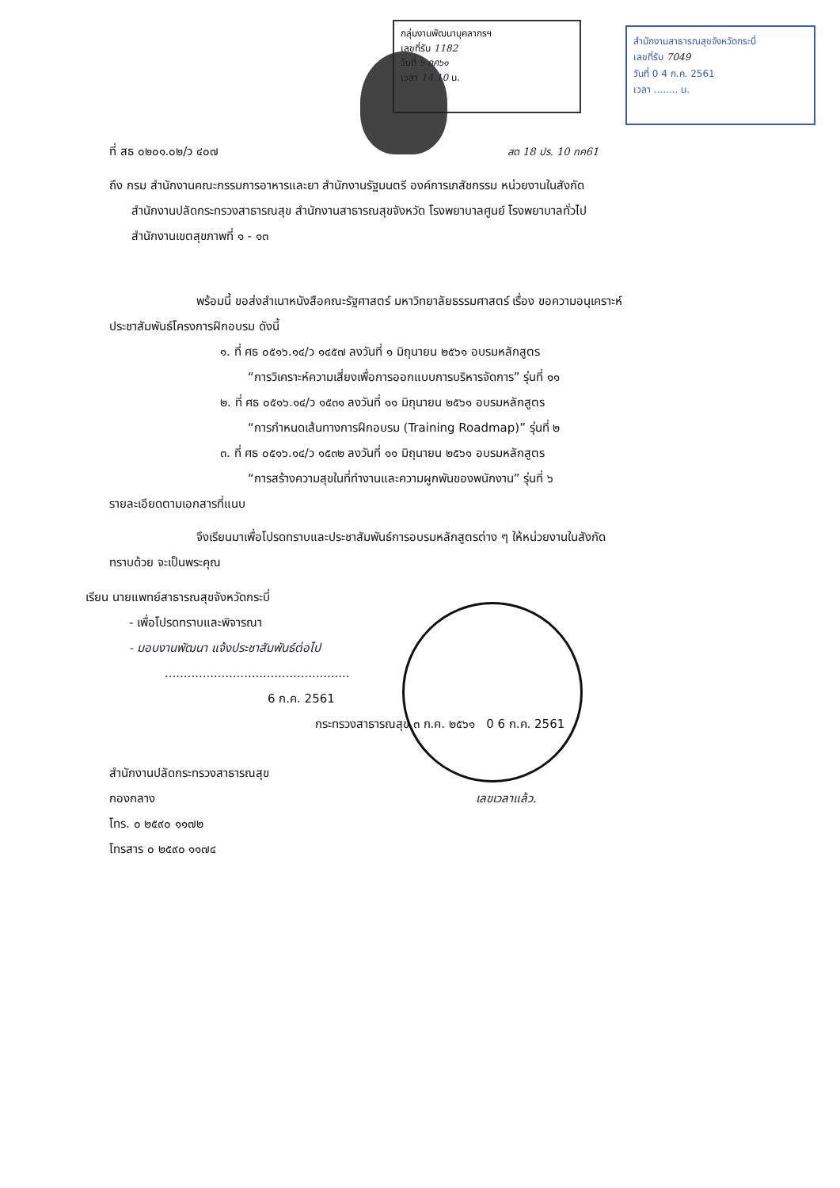กลุ่มงานพัฒนาบุคลากรฯ
เลขที่รับ 1182
วันที่ ๖ กค๖๑
เวลา 14.10 น.
สำนักงานสาธารณสุขจังหวัดกระบี่
เลขที่รับ 7049
วันที่ 0 4 ก.ค. 2561
เวลา ........ น.
ที่ สธ ๐๒๐๑.๐๒/ว ๔๐๗ สด 18 ปร. 10 กค61
ถึง กรม สำนักงานคณะกรรมการอาหารและยา สำนักงานรัฐมนตรี องค์การเภสัชกรรม หน่วยงานในสังกัด
สำนักงานปลัดกระทรวงสาธารณสุข สำนักงานสาธารณสุขจังหวัด โรงพยาบาลศูนย์ โรงพยาบาลทั่วไป
สำนักงานเขตสุขภาพที่ ๑ - ๑๓
พร้อมนี้ ขอส่งสำเนาหนังสือคณะรัฐศาสตร์ มหาวิทยาลัยธรรมศาสตร์ เรื่อง ขอความอนุเคราะห์
ประชาสัมพันธ์โครงการฝึกอบรม ดังนี้
๑. ที่ ศธ ๐๕๑๖.๑๔/ว ๑๔๕๗ ลงวันที่ ๑ มิถุนายน ๒๕๖๑ อบรมหลักสูตร
“การวิเคราะห์ความเสี่ยงเพื่อการออกแบบการบริหารจัดการ” รุ่นที่ ๑๑
๒. ที่ ศธ ๐๕๑๖.๑๔/ว ๑๕๓๑ ลงวันที่ ๑๑ มิถุนายน ๒๕๖๑ อบรมหลักสูตร
“การกำหนดเส้นทางการฝึกอบรม (Training Roadmap)” รุ่นที่ ๒
๓. ที่ ศธ ๐๕๑๖.๑๔/ว ๑๕๓๒ ลงวันที่ ๑๑ มิถุนายน ๒๕๖๑ อบรมหลักสูตร
“การสร้างความสุขในที่ทำงานและความผูกพันของพนักงาน” รุ่นที่ ๖
รายละเอียดตามเอกสารที่แนบ
จึงเรียนมาเพื่อโปรดทราบและประชาสัมพันธ์การอบรมหลักสูตรต่าง ๆ ให้หน่วยงานในสังกัด
ทราบด้วย จะเป็นพระคุณ
เรียน นายแพทย์สาธารณสุขจังหวัดกระบี่
- เพื่อโปรดทราบและพิจารณา
- มอบงานพัฒนา แจ้งประชาสัมพันธ์ต่อไป
.................................................
6 ก.ค. 2561
กระทรวงสาธารณสุข ๓ ก.ค. ๒๕๖๑ 0 6 ก.ค. 2561
สำนักงานปลัดกระทรวงสาธารณสุข
กองกลาง เลขเวลาแล้ว.
โทร. ๐ ๒๕๙๐ ๑๑๗๒
โทรสาร ๐ ๒๕๙๐ ๑๑๗๔